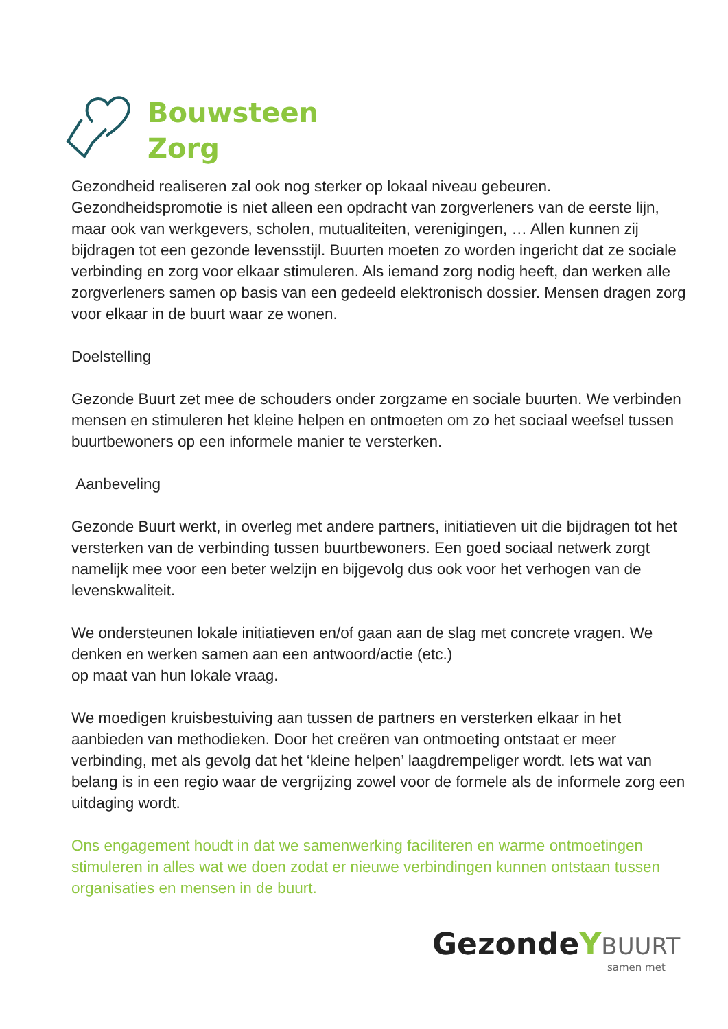Bouwsteen
Zorg
Gezondheid realiseren zal ook nog sterker op lokaal niveau gebeuren. Gezondheidspromotie is niet alleen een opdracht van zorgverleners van de eerste lijn, maar ook van werkgevers, scholen, mutualiteiten, verenigingen, … Allen kunnen zij bijdragen tot een gezonde levensstijl. Buurten moeten zo worden ingericht dat ze sociale verbinding en zorg voor elkaar stimuleren. Als iemand zorg nodig heeft, dan werken alle zorgverleners samen op basis van een gedeeld elektronisch dossier. Mensen dragen zorg voor elkaar in de buurt waar ze wonen.
Doelstelling
Gezonde Buurt zet mee de schouders onder zorgzame en sociale buurten. We verbinden mensen en stimuleren het kleine helpen en ontmoeten om zo het sociaal weefsel tussen buurtbewoners op een informele manier te versterken.
Aanbeveling
Gezonde Buurt werkt, in overleg met andere partners, initiatieven uit die bijdragen tot het versterken van de verbinding tussen buurtbewoners. Een goed sociaal netwerk zorgt namelijk mee voor een beter welzijn en bijgevolg dus ook voor het verhogen van de levenskwaliteit.
We ondersteunen lokale initiatieven en/of gaan aan de slag met concrete vragen. We denken en werken samen aan een antwoord/actie (etc.)
op maat van hun lokale vraag.
We moedigen kruisbestuiving aan tussen de partners en versterken elkaar in het aanbieden van methodieken. Door het creëren van ontmoeting ontstaat er meer verbinding, met als gevolg dat het ‘kleine helpen’ laagdrempeliger wordt. Iets wat van belang is in een regio waar de vergrijzing zowel voor de formele als de informele zorg een uitdaging wordt.
Ons engagement houdt in dat we samenwerking faciliteren en warme ontmoetingen stimuleren in alles wat we doen zodat er nieuwe verbindingen kunnen ontstaan tussen organisaties en mensen in de buurt.
Gezonde YBUURT
samen met